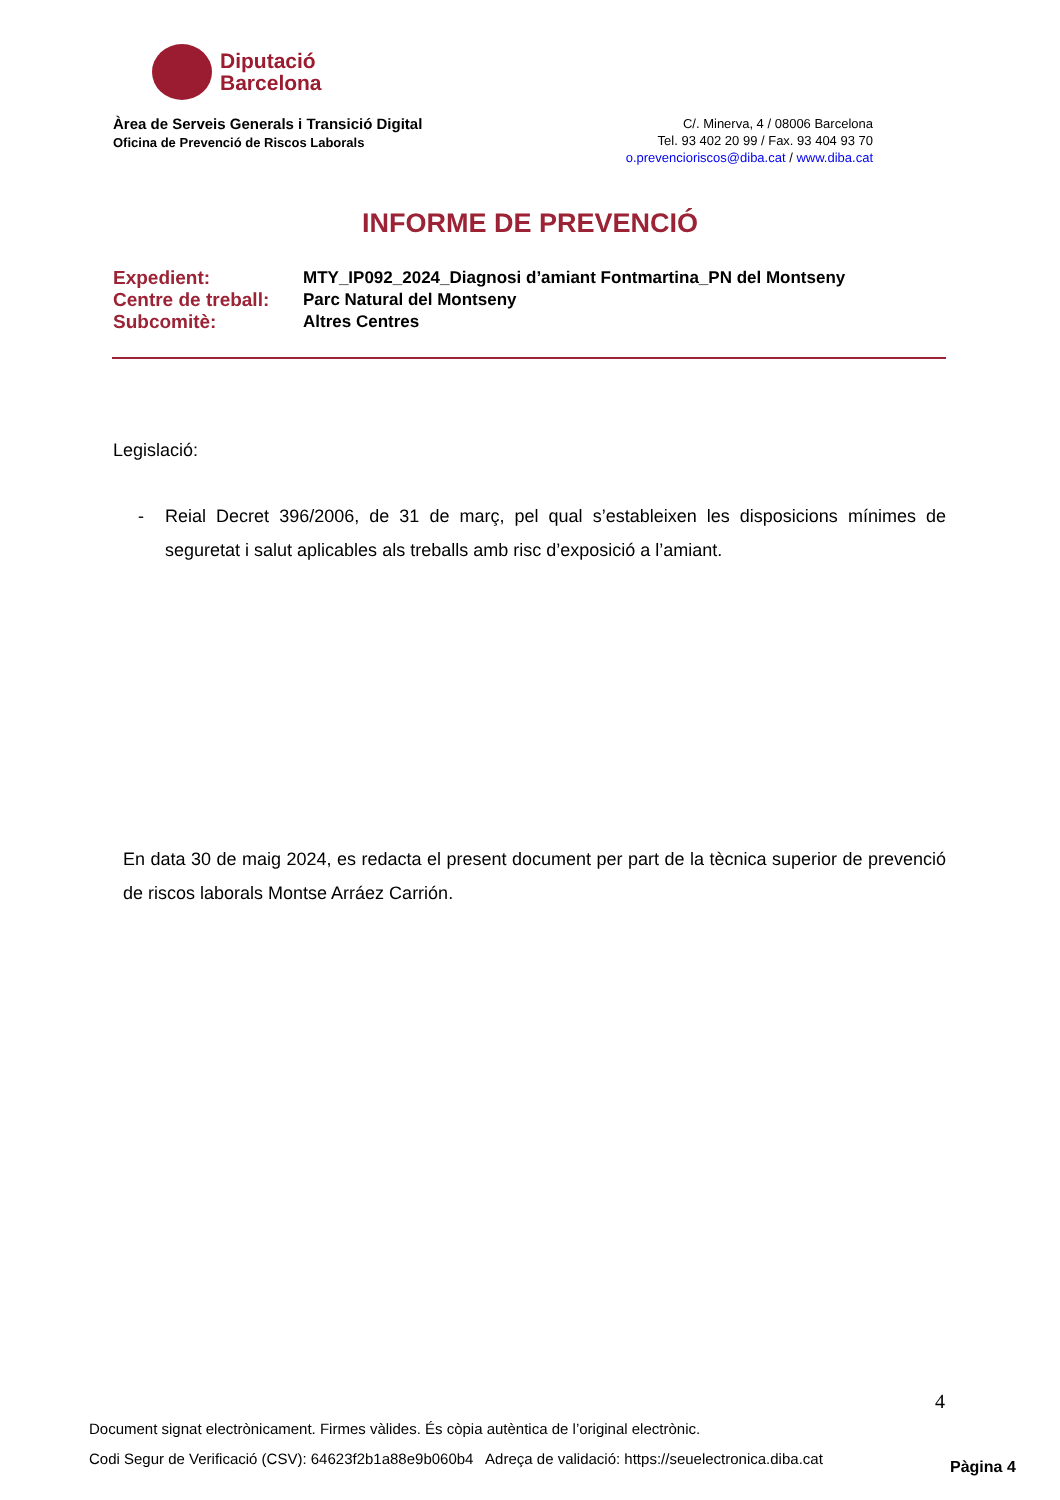Diputació
Barcelona
Àrea de Serveis Generals i Transició Digital
Oficina de Prevenció de Riscos Laborals
C/. Minerva, 4 / 08006 Barcelona
Tel. 93 402 20 99 / Fax. 93 404 93 70
o.prevencioriscos@diba.cat / www.diba.cat
INFORME DE PREVENCIÓ
| Expedient: | MTY_IP092_2024_Diagnosi d’amiant Fontmartina_PN del Montseny |
| Centre de treball: | Parc Natural del Montseny |
| Subcomitè: | Altres Centres |
Legislació:
- Reial Decret 396/2006, de 31 de març, pel qual s’estableixen les disposicions mínimes de seguretat i salut aplicables als treballs amb risc d’exposició a l’amiant.
En data 30 de maig 2024, es redacta el present document per part de la tècnica superior de prevenció de riscos laborals Montse Arráez Carrión.
4
Document signat electrònicament. Firmes vàlides. És còpia autèntica de l’original electrònic.
Codi Segur de Verificació (CSV): 64623f2b1a88e9b060b4 Adreça de validació: https://seuelectronica.diba.cat
Pàgina 4